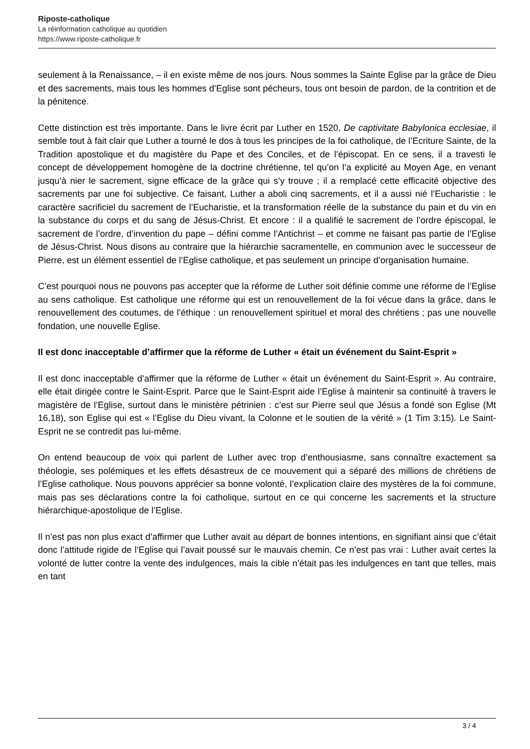Riposte-catholique
La réinformation catholique au quotidien
https://www.riposte-catholique.fr
seulement à la Renaissance, – il en existe même de nos jours. Nous sommes la Sainte Eglise par la grâce de Dieu et des sacrements, mais tous les hommes d’Eglise sont pécheurs, tous ont besoin de pardon, de la contrition et de la pénitence.
Cette distinction est très importante. Dans le livre écrit par Luther en 1520, De captivitate Babylonica ecclesiae, il semble tout à fait clair que Luther a tourné le dos à tous les principes de la foi catholique, de l’Ecriture Sainte, de la Tradition apostolique et du magistère du Pape et des Conciles, et de l’épiscopat. En ce sens, il a travesti le concept de développement homogène de la doctrine chrétienne, tel qu’on l’a explicité au Moyen Age, en venant jusqu’à nier le sacrement, signe efficace de la grâce qui s’y trouve ; il a remplacé cette efficacité objective des sacrements par une foi subjective. Ce faisant, Luther a aboli cinq sacrements, et il a aussi nié l’Eucharistie : le caractère sacrificiel du sacrement de l’Eucharistie, et la transformation réelle de la substance du pain et du vin en la substance du corps et du sang de Jésus-Christ. Et encore : il a qualifié le sacrement de l’ordre épiscopal, le sacrement de l’ordre, d’invention du pape – défini comme l’Antichrist – et comme ne faisant pas partie de l’Eglise de Jésus-Christ. Nous disons au contraire que la hiérarchie sacramentelle, en communion avec le successeur de Pierre, est un élément essentiel de l’Eglise catholique, et pas seulement un principe d’organisation humaine.
C’est pourquoi nous ne pouvons pas accepter que la réforme de Luther soit définie comme une réforme de l’Eglise au sens catholique. Est catholique une réforme qui est un renouvellement de la foi vécue dans la grâce, dans le renouvellement des coutumes, de l’éthique : un renouvellement spirituel et moral des chrétiens ; pas une nouvelle fondation, une nouvelle Eglise.
Il est donc inacceptable d’affirmer que la réforme de Luther « était un événement du Saint-Esprit »
Il est donc inacceptable d’affirmer que la réforme de Luther « était un événement du Saint-Esprit ». Au contraire, elle était dirigée contre le Saint-Esprit. Parce que le Saint-Esprit aide l’Eglise à maintenir sa continuité à travers le magistère de l’Eglise, surtout dans le ministère pétrinien : c’est sur Pierre seul que Jésus a fondé son Eglise (Mt 16,18), son Eglise qui est « l’Eglise du Dieu vivant, la Colonne et le soutien de la vérité » (1 Tim 3:15). Le Saint-Esprit ne se contredit pas lui-même.
On entend beaucoup de voix qui parlent de Luther avec trop d’enthousiasme, sans connaître exactement sa théologie, ses polémiques et les effets désastreux de ce mouvement qui a séparé des millions de chrétiens de l’Eglise catholique. Nous pouvons apprécier sa bonne volonté, l’explication claire des mystères de la foi commune, mais pas ses déclarations contre la foi catholique, surtout en ce qui concerne les sacrements et la structure hiérarchique-apostolique de l’Eglise.
Il n’est pas non plus exact d’affirmer que Luther avait au départ de bonnes intentions, en signifiant ainsi que c’était donc l’attitude rigide de l’Eglise qui l’avait poussé sur le mauvais chemin. Ce n’est pas vrai : Luther avait certes la volonté de lutter contre la vente des indulgences, mais la cible n’était pas les indulgences en tant que telles, mais en tant
3 / 4